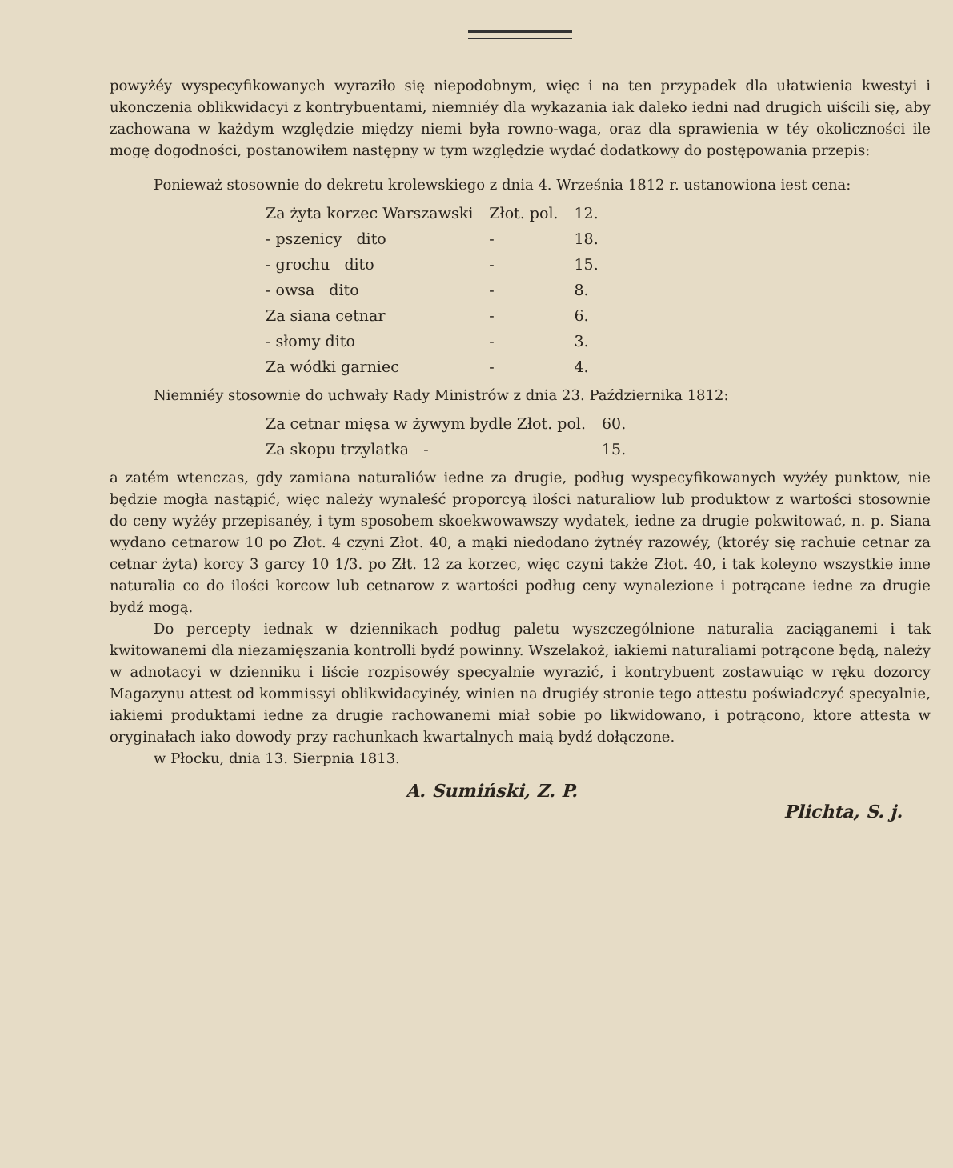powyżéy wyspecyfikowanych wyraziło się niepodobnym, więc i na ten przypadek dla ułatwienia kwestyi i ukonczenia oblikwidacyi z kontrybuentami, niemniéy dla wykazania iak daleko iedni nad drugich uiścili się, aby zachowana w każdym względzie między niemi była rowno-waga, oraz dla sprawienia w téy okoliczności ile mogę dogodności, postanowiłem następny w tym względzie wydać dodatkowy do postępowania przepis:
Ponieważ stosownie do dekretu krolewskiego z dnia 4. Września 1812 r. ustanowiona iest cena:
| Za żyta korzec Warszawski | Złot. pol. | 12. |
| - pszenicy dito | - | 18. |
| - grochu dito | - | 15. |
| - owsa dito | - | 8. |
| Za siana cetnar | - | 6. |
| - słomy dito | - | 3. |
| Za wódki garniec | - | 4. |
Niemniéy stosownie do uchwały Rady Ministrów z dnia 23. Października 1812:
| Za cetnar mięsa w żywym bydle Złot. pol. | 60. |
| Za skopu trzylatka - | 15. |
a zatém wtenczas, gdy zamiana naturaliów iedne za drugie, podług wyspecyfikowanych wyżéy punktow, nie będzie mogła nastąpić, więc należy wynaleść proporcyą ilości naturaliow lub produktow z wartości stosownie do ceny wyżéy przepisanéy, i tym sposobem skoekwowawszy wydatek, iedne za drugie pokwitować, n. p. Siana wydano cetnarow 10 po Złot. 4 czyni Złot. 40, a mąki niedodano żytnéy razowéy, (ktoréy się rachuie cetnar za cetnar żyta) korcy 3 garcy 10 1/3. po Złt. 12 za korzec, więc czyni także Złot. 40, i tak koleyno wszystkie inne naturalia co do ilości korcow lub cetnarow z wartości podług ceny wynalezione i potrącane iedne za drugie bydź mogą.
Do percepty iednak w dziennikach podług paletu wyszczególnione naturalia zaciąganemi i tak kwitowanemi dla niezamięszania kontrolli bydź powinny. Wszelakoż, iakiemi naturaliami potrącone będą, należy w adnotacyi w dzienniku i liście rozpisowéy specyalnie wyrazić, i kontrybuent zostawuiąc w ręku dozorcy Magazynu attest od kommissyi oblikwidacyinéy, winien na drugiéy stronie tego attestu poświadczyć specyalnie, iakiemi produktami iedne za drugie rachowanemi miał sobie po likwidowano, i potrącono, ktore attesta w oryginałach iako dowody przy rachunkach kwartalnych maią bydź dołączone.
w Płocku, dnia 13. Sierpnia 1813.
A. Sumiński, Z. P.
Plichta, S. j.